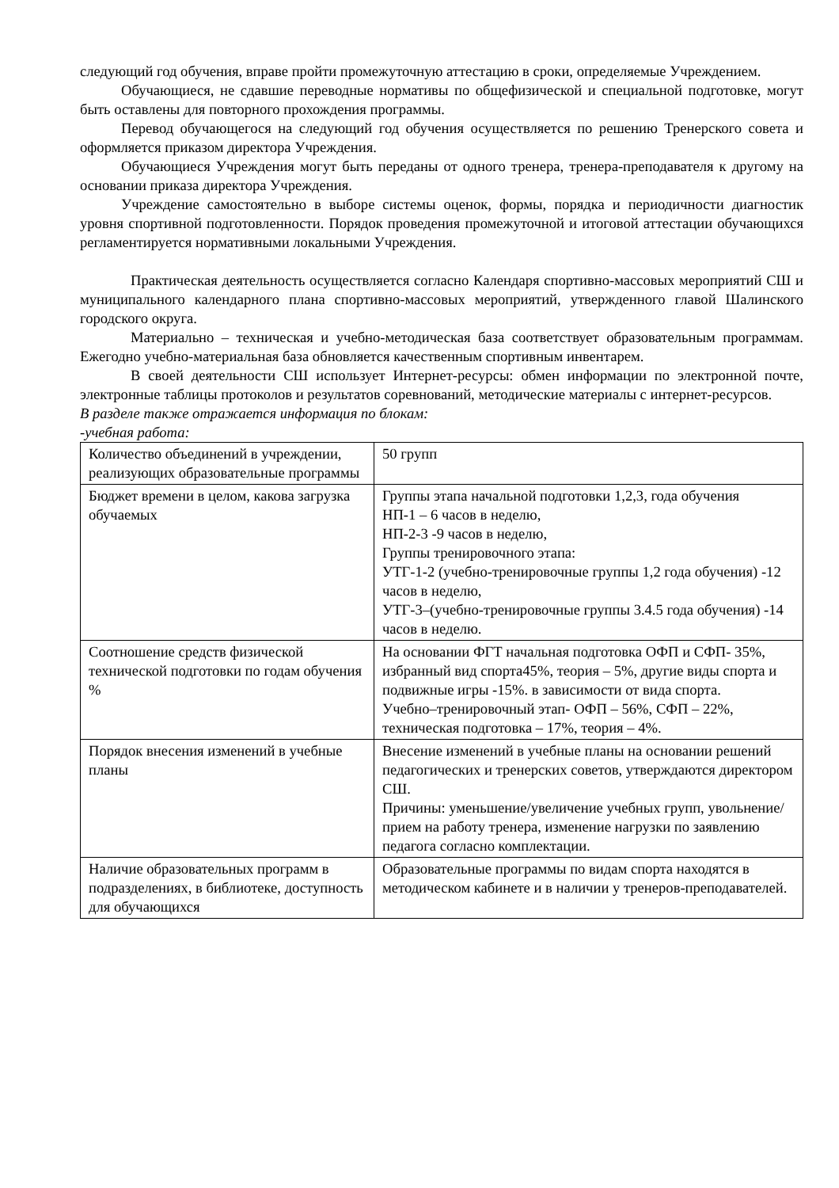следующий год обучения, вправе пройти промежуточную аттестацию в сроки, определяемые Учреждением.
Обучающиеся, не сдавшие переводные нормативы по общефизической и специальной подготовке, могут быть оставлены для повторного прохождения программы.
Перевод обучающегося на следующий год обучения осуществляется по решению Тренерского совета и оформляется приказом директора Учреждения.
Обучающиеся Учреждения могут быть переданы от одного тренера, тренера-преподавателя к другому на основании приказа директора Учреждения.
Учреждение самостоятельно в выборе системы оценок, формы, порядка и периодичности диагностик уровня спортивной подготовленности. Порядок проведения промежуточной и итоговой аттестации обучающихся регламентируется нормативными локальными Учреждения.
Практическая деятельность осуществляется согласно Календаря спортивно-массовых мероприятий СШ и муниципального календарного плана спортивно-массовых мероприятий, утвержденного главой Шалинского городского округа.
Материально – техническая и учебно-методическая база соответствует образовательным программам. Ежегодно учебно-материальная база обновляется качественным спортивным инвентарем.
В своей деятельности СШ использует Интернет-ресурсы: обмен информации по электронной почте, электронные таблицы протоколов и результатов соревнований, методические материалы с интернет-ресурсов.
В разделе также отражается информация по блокам:
-учебная работа:
| Количество объединений в учреждении, реализующих образовательные программы | 50 групп |
| Бюджет времени в целом, какова загрузка обучаемых | Группы этапа начальной подготовки 1,2,3, года обучения НП-1 – 6 часов в неделю, НП-2-3 -9 часов в неделю, Группы тренировочного этапа: УТГ-1-2 (учебно-тренировочные группы 1,2 года обучения) -12 часов в неделю, УТГ-3–(учебно-тренировочные группы 3.4.5 года обучения) -14 часов в неделю. |
| Соотношение средств физической технической подготовки по годам обучения % | На основании ФГТ начальная подготовка ОФП и СФП- 35%, избранный вид спорта45%, теория – 5%, другие виды спорта и подвижные игры -15%. в зависимости от вида спорта. Учебно–тренировочный этап- ОФП – 56%, СФП – 22%, техническая подготовка – 17%, теория – 4%. |
| Порядок внесения изменений в учебные планы | Внесение изменений в учебные планы на основании решений педагогических и тренерских советов, утверждаются директором СШ. Причины: уменьшение/увеличение учебных групп, увольнение/прием на работу тренера, изменение нагрузки по заявлению педагога согласно комплектации. |
| Наличие образовательных программ в подразделениях, в библиотеке, доступность для обучающихся | Образовательные программы по видам спорта находятся в методическом кабинете и в наличии у тренеров-преподавателей. |